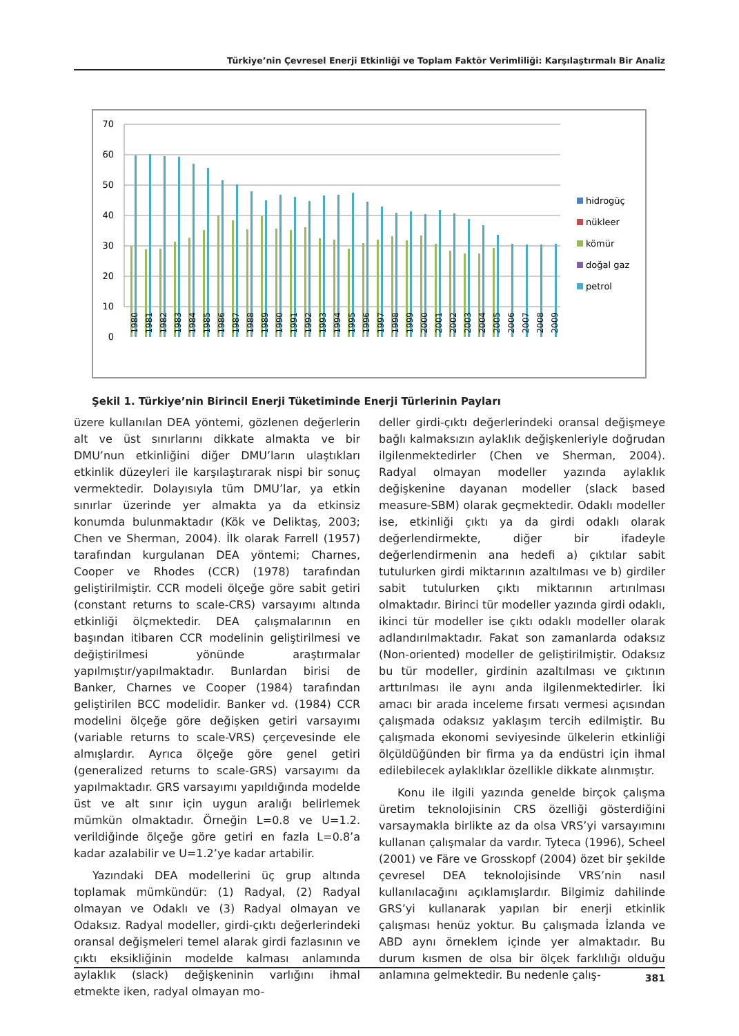Türkiye’nin Çevresel Enerji Etkinliği ve Toplam Faktör Verimliliği: Karşılaştırmalı Bir Analiz
70
60
50
40
30
20
10
0
1980
1981
1982
1983
1984
1985
1986
1987
1988
1989
1990
1991
1992
1993
1994
1995
1996
1997
1998
1999
2000
2001
2002
2003
2004
2005
2006
2007
2008
2009
hidrogüç
nükleer
kömür
doğal gaz
petrol
Şekil 1. Türkiye’nin Birincil Enerji Tüketiminde Enerji Türlerinin Payları
üzere kullanılan DEA yöntemi, gözlenen değerlerin alt ve üst sınırlarını dikkate almakta ve bir DMU’nun etkinliğini diğer DMU’ların ulaştıkları etkinlik düzeyleri ile karşılaştırarak nispi bir sonuç vermektedir. Dolayısıyla tüm DMU’lar, ya etkin sınırlar üzerinde yer almakta ya da etkinsiz konumda bulunmaktadır (Kök ve Deliktaş, 2003; Chen ve Sherman, 2004). İlk olarak Farrell (1957) tarafından kurgulanan DEA yöntemi; Charnes, Cooper ve Rhodes (CCR) (1978) tarafından geliştirilmiştir. CCR modeli ölçeğe göre sabit getiri (constant returns to scale-CRS) varsayımı altında etkinliği ölçmektedir. DEA çalışmalarının en başından itibaren CCR modelinin geliştirilmesi ve değiştirilmesi yönünde araştırmalar yapılmıştır/yapılmaktadır. Bunlardan birisi de Banker, Charnes ve Cooper (1984) tarafından geliştirilen BCC modelidir. Banker vd. (1984) CCR modelini ölçeğe göre değişken getiri varsayımı (variable returns to scale-VRS) çerçevesinde ele almışlardır. Ayrıca ölçeğe göre genel getiri (generalized returns to scale-GRS) varsayımı da yapılmaktadır. GRS varsayımı yapıldığında modelde üst ve alt sınır için uygun aralığı belirlemek mümkün olmaktadır. Örneğin L=0.8 ve U=1.2. verildiğinde ölçeğe göre getiri en fazla L=0.8’a kadar azalabilir ve U=1.2’ye kadar artabilir.
Yazındaki DEA modellerini üç grup altında toplamak mümkündür: (1) Radyal, (2) Radyal olmayan ve Odaklı ve (3) Radyal olmayan ve Odaksız. Radyal modeller, girdi-çıktı değerlerindeki oransal değişmeleri temel alarak girdi fazlasının ve çıktı eksikliğinin modelde kalması anlamında aylaklık (slack) değişkeninin varlığını ihmal etmekte iken, radyal olmayan mo-
deller girdi-çıktı değerlerindeki oransal değişmeye bağlı kalmaksızın aylaklık değişkenleriyle doğrudan ilgilenmektedirler (Chen ve Sherman, 2004). Radyal olmayan modeller yazında aylaklık değişkenine dayanan modeller (slack based measure-SBM) olarak geçmektedir. Odaklı modeller ise, etkinliği çıktı ya da girdi odaklı olarak değerlendirmekte, diğer bir ifadeyle değerlendirmenin ana hedefi a) çıktılar sabit tutulurken girdi miktarının azaltılması ve b) girdiler sabit tutulurken çıktı miktarının artırılması olmaktadır. Birinci tür modeller yazında girdi odaklı, ikinci tür modeller ise çıktı odaklı modeller olarak adlandırılmaktadır. Fakat son zamanlarda odaksız (Non-oriented) modeller de geliştirilmiştir. Odaksız bu tür modeller, girdinin azaltılması ve çıktının arttırılması ile aynı anda ilgilenmektedirler. İki amacı bir arada inceleme fırsatı vermesi açısından çalışmada odaksız yaklaşım tercih edilmiştir. Bu çalışmada ekonomi seviyesinde ülkelerin etkinliği ölçüldüğünden bir firma ya da endüstri için ihmal edilebilecek aylaklıklar özellikle dikkate alınmıştır.
Konu ile ilgili yazında genelde birçok çalışma üretim teknolojisinin CRS özelliği gösterdiğini varsaymakla birlikte az da olsa VRS’yi varsayımını kullanan çalışmalar da vardır. Tyteca (1996), Scheel (2001) ve Färe ve Grosskopf (2004) özet bir şekilde çevresel DEA teknolojisinde VRS’nin nasıl kullanılacağını açıklamışlardır. Bilgimiz dahilinde GRS’yi kullanarak yapılan bir enerji etkinlik çalışması henüz yoktur. Bu çalışmada İzlanda ve ABD aynı örneklem içinde yer almaktadır. Bu durum kısmen de olsa bir ölçek farklılığı olduğu anlamına gelmektedir. Bu nedenle çalış-
381